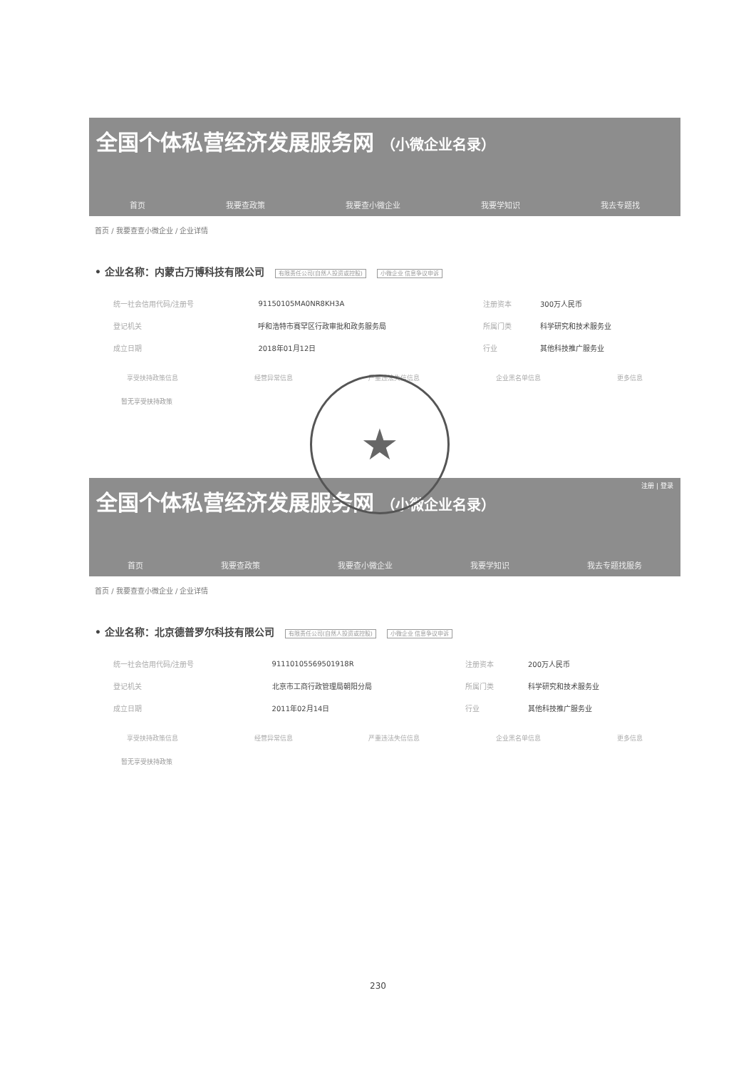全国个体私营经济发展服务网 （小微企业名录）
首页 我要查政策 我要查小微企业 我要学知识 我去专题找
首页 / 我要查查小微企业 / 企业详情
• 企业名称：内蒙古万博科技有限公司 有限责任公司(自然人投资或控股) 小微企业 信息争议申诉
| 统一社会信用代码/注册号 | 91150105MA0NR8KH3A | 注册资本 | 300万人民币 |
| 登记机关 | 呼和浩特市赛罕区行政审批和政务服务局 | 所属门类 | 科学研究和技术服务业 |
| 成立日期 | 2018年01月12日 | 行业 | 其他科技推广服务业 |
享受扶持政策信息 经营异常信息 严重违法失信信息 企业黑名单信息 更多信息
暂无享受扶持政策
全国个体私营经济发展服务网 （小微企业名录）
注册 | 登录
首页 我要查政策 我要查小微企业 我要学知识 我去专题找服务
首页 / 我要查查小微企业 / 企业详情
• 企业名称：北京德普罗尔科技有限公司 有限责任公司(自然人投资或控股) 小微企业 信息争议申诉
| 统一社会信用代码/注册号 | 91110105569501918R | 注册资本 | 200万人民币 |
| 登记机关 | 北京市工商行政管理局朝阳分局 | 所属门类 | 科学研究和技术服务业 |
| 成立日期 | 2011年02月14日 | 行业 | 其他科技推广服务业 |
享受扶持政策信息 经营异常信息 严重违法失信信息 企业黑名单信息 更多信息
暂无享受扶持政策
★
230